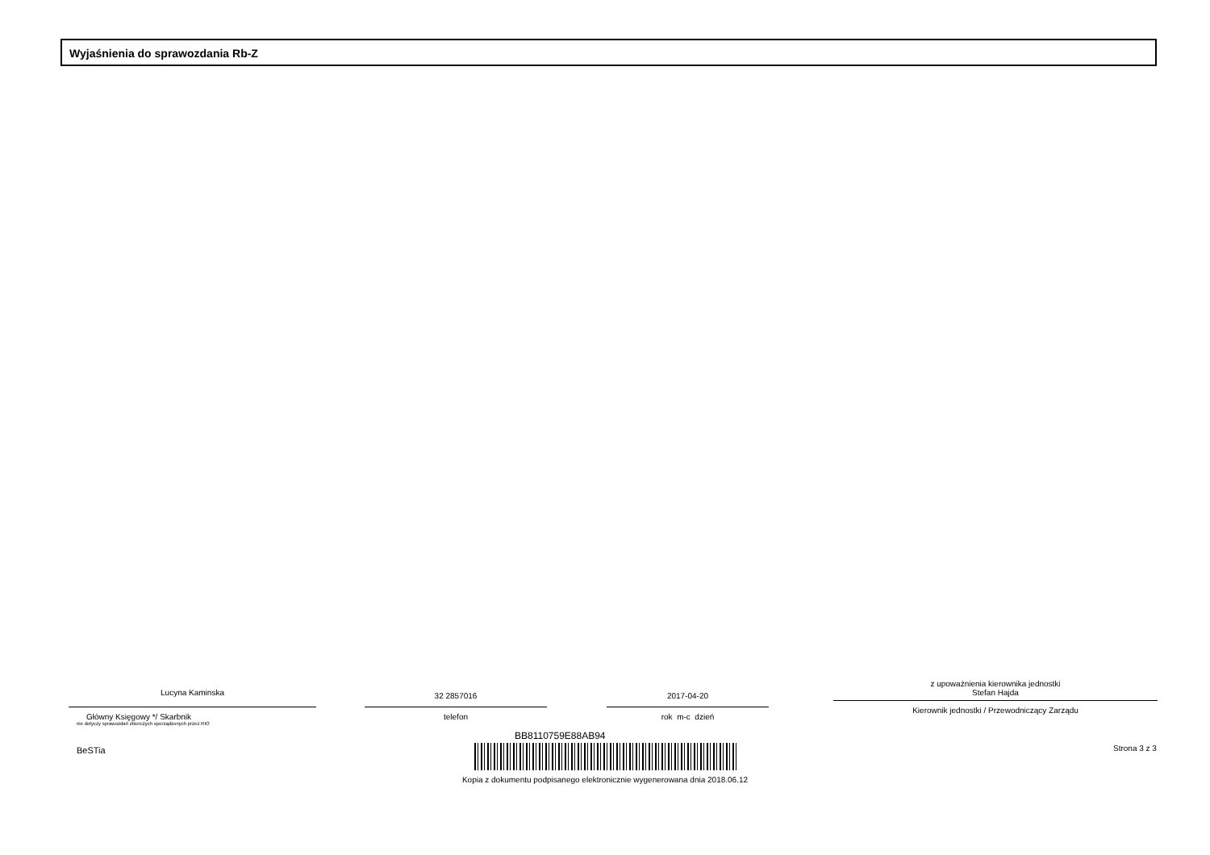Wyjaśnienia do sprawozdania Rb-Z
Lucyna Kaminska
Główny Księgowy */ Skarbnik
nie dotyczy sprawozdań zbiorczych sporządzonych przez RIO
32 2857016
telefon
2017-04-20
rok m-c dzień
z upoważnienia kierownika jednostki
Stefan Hajda
Kierownik jednostki / Przewodniczący Zarządu
BeSTia
BB8110759E88AB94
Kopia z dokumentu podpisanego elektronicznie wygenerowana dnia 2018.06.12
Strona 3 z 3